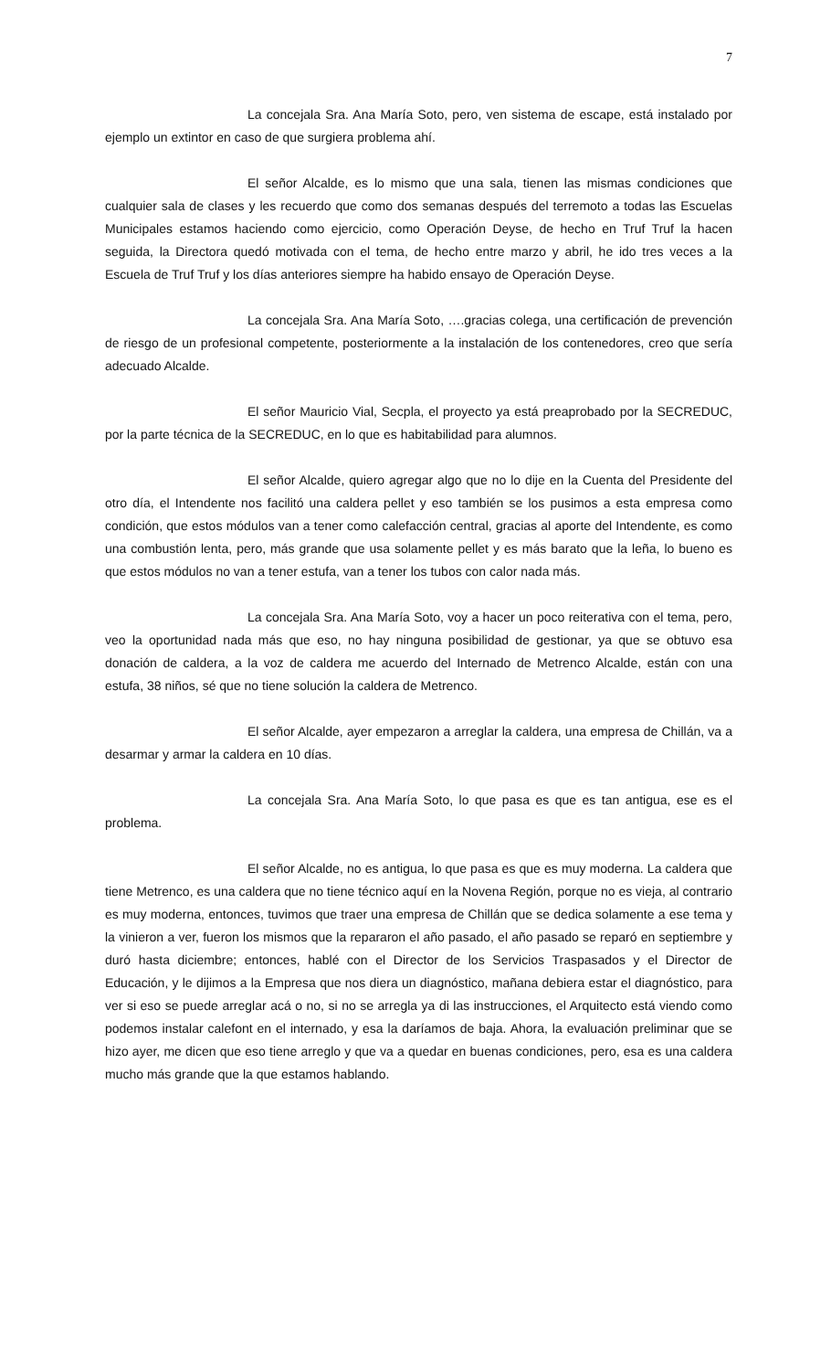7
La concejala Sra. Ana María Soto, pero, ven sistema de escape, está instalado por ejemplo un extintor en caso de que surgiera problema ahí.
El señor Alcalde, es lo mismo que una sala, tienen las mismas condiciones que cualquier sala de clases y les recuerdo que como dos semanas después del terremoto a todas las Escuelas Municipales estamos haciendo como ejercicio, como Operación Deyse, de hecho en Truf Truf la hacen seguida, la Directora quedó motivada con el tema, de hecho entre marzo y abril, he ido tres veces a la Escuela de Truf Truf y los días anteriores siempre ha habido ensayo de Operación Deyse.
La concejala Sra. Ana María Soto, ….gracias colega, una certificación de prevención de riesgo de un profesional competente, posteriormente a la instalación de los contenedores, creo que sería adecuado Alcalde.
El señor Mauricio Vial, Secpla, el proyecto ya está preaprobado por la SECREDUC, por la parte técnica de la SECREDUC, en lo que es habitabilidad para alumnos.
El señor Alcalde, quiero agregar algo que no lo dije en la Cuenta del Presidente del otro día, el Intendente nos facilitó una caldera pellet y eso también se los pusimos a esta empresa como condición, que estos módulos van a tener como calefacción central, gracias al aporte del Intendente, es como una combustión lenta, pero, más grande que usa solamente pellet y es más barato que la leña, lo bueno es que estos módulos no van a tener estufa, van a tener los tubos con calor nada más.
La concejala Sra. Ana María Soto, voy a hacer un poco reiterativa con el tema, pero, veo la oportunidad nada más que eso, no hay ninguna posibilidad de gestionar, ya que se obtuvo esa donación de caldera, a la voz de caldera me acuerdo del Internado de Metrenco Alcalde, están con una estufa, 38 niños, sé que no tiene solución la caldera de Metrenco.
El señor Alcalde, ayer empezaron a arreglar la caldera, una empresa de Chillán, va a desarmar y armar la caldera en 10 días.
La concejala Sra. Ana María Soto, lo que pasa es que es tan antigua, ese es el problema.
El señor Alcalde, no es antigua, lo que pasa es que es muy moderna. La caldera que tiene Metrenco, es una caldera que no tiene técnico aquí en la Novena Región, porque no es vieja, al contrario es muy moderna, entonces, tuvimos que traer una empresa de Chillán que se dedica solamente a ese tema y la vinieron a ver, fueron los mismos que la repararon el año pasado, el año pasado se reparó en septiembre y duró hasta diciembre; entonces, hablé con el Director de los Servicios Traspasados y el Director de Educación, y le dijimos a la Empresa que nos diera un diagnóstico, mañana debiera estar el diagnóstico, para ver si eso se puede arreglar acá o no, si no se arregla ya di las instrucciones, el Arquitecto está viendo como podemos instalar calefont en el internado, y esa la daríamos de baja. Ahora, la evaluación preliminar que se hizo ayer, me dicen que eso tiene arreglo y que va a quedar en buenas condiciones, pero, esa es una caldera mucho más grande que la que estamos hablando.